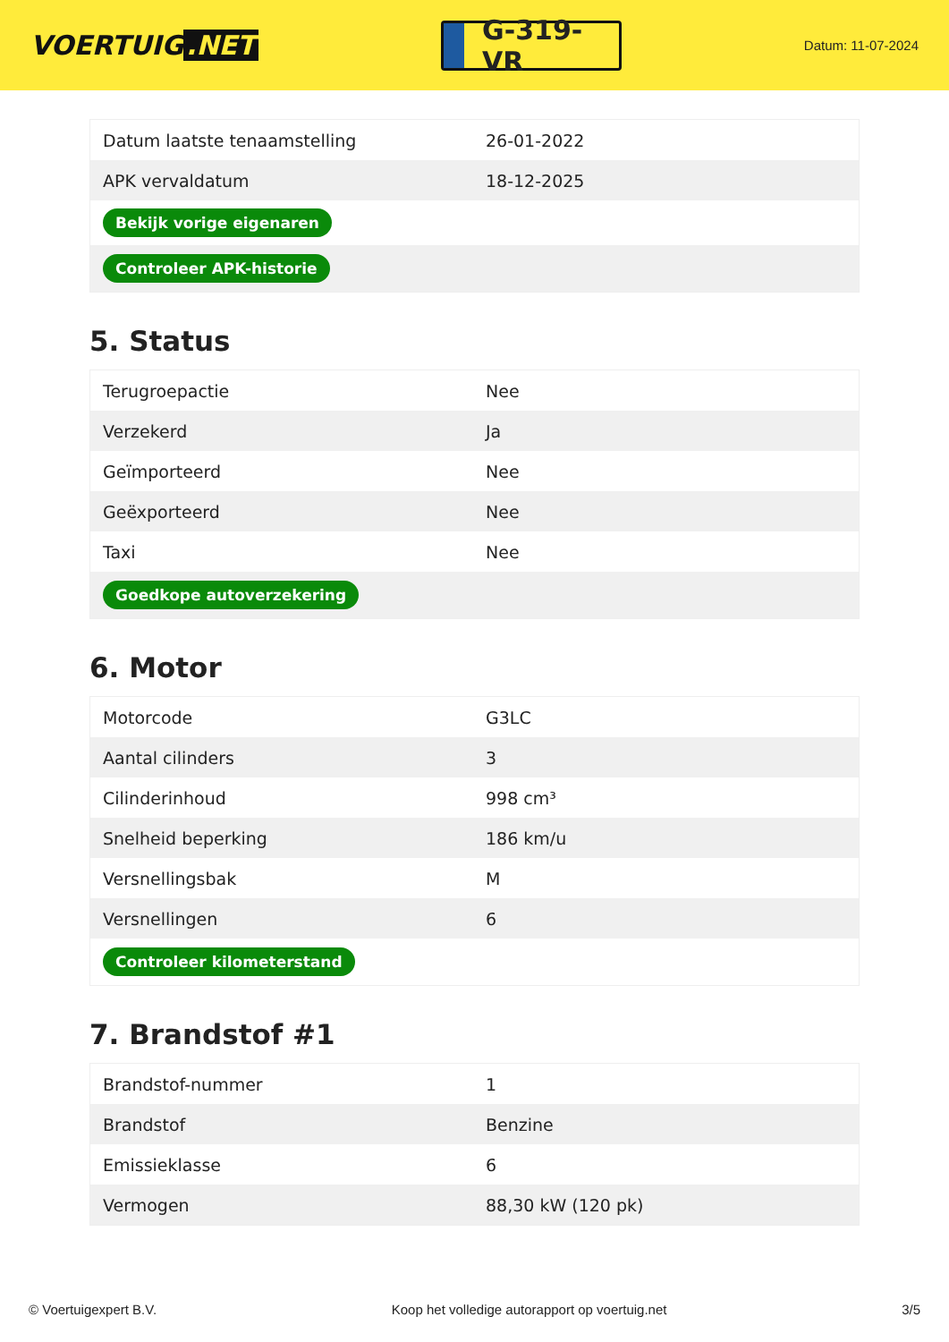VOERTUIG.NET
G-319-VR
Datum: 11-07-2024
| Datum laatste tenaamstelling | 26-01-2022 |
| APK vervaldatum | 18-12-2025 |
| Bekijk vorige eigenaren | |
| Controleer APK-historie | |
5. Status
| Terugroepactie | Nee |
| Verzekerd | Ja |
| Geïmporteerd | Nee |
| Geëxporteerd | Nee |
| Taxi | Nee |
| Goedkope autoverzekering | |
6. Motor
| Motorcode | G3LC |
| Aantal cilinders | 3 |
| Cilinderinhoud | 998 cm³ |
| Snelheid beperking | 186 km/u |
| Versnellingsbak | M |
| Versnellingen | 6 |
| Controleer kilometerstand | |
7. Brandstof #1
| Brandstof-nummer | 1 |
| Brandstof | Benzine |
| Emissieklasse | 6 |
| Vermogen | 88,30 kW (120 pk) |
© Voertuigexpert B.V. Koop het volledige autorapport op voertuig.net 3/5